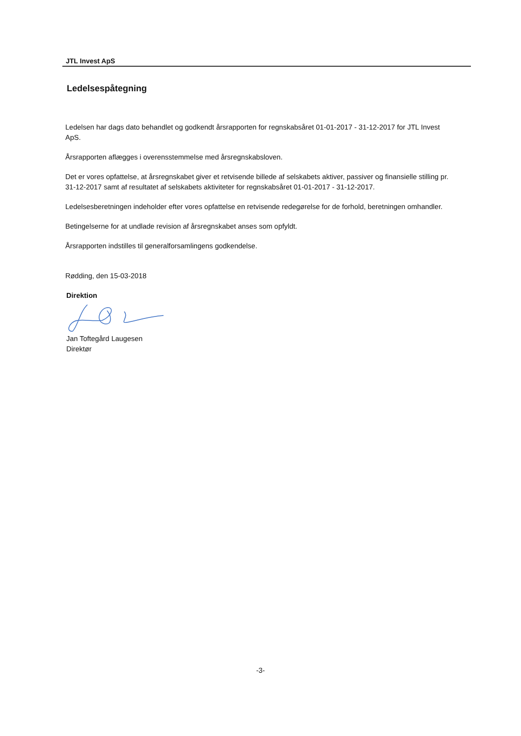JTL Invest ApS
Ledelsespåtegning
Ledelsen har dags dato behandlet og godkendt årsrapporten for regnskabsåret 01-01-2017 - 31-12-2017 for JTL Invest ApS.
Årsrapporten aflægges i overensstemmelse med årsregnskabsloven.
Det er vores opfattelse, at årsregnskabet giver et retvisende billede af selskabets aktiver, passiver og finansielle stilling pr. 31-12-2017 samt af resultatet af selskabets aktiviteter for regnskabsåret 01-01-2017 - 31-12-2017.
Ledelsesberetningen indeholder efter vores opfattelse en retvisende redegørelse for de forhold, beretningen omhandler.
Betingelserne for at undlade revision af årsregnskabet anses som opfyldt.
Årsrapporten indstilles til generalforsamlingens godkendelse.
Rødding, den 15-03-2018
Direktion
Jan Toftegård Laugesen
Direktør
-3-